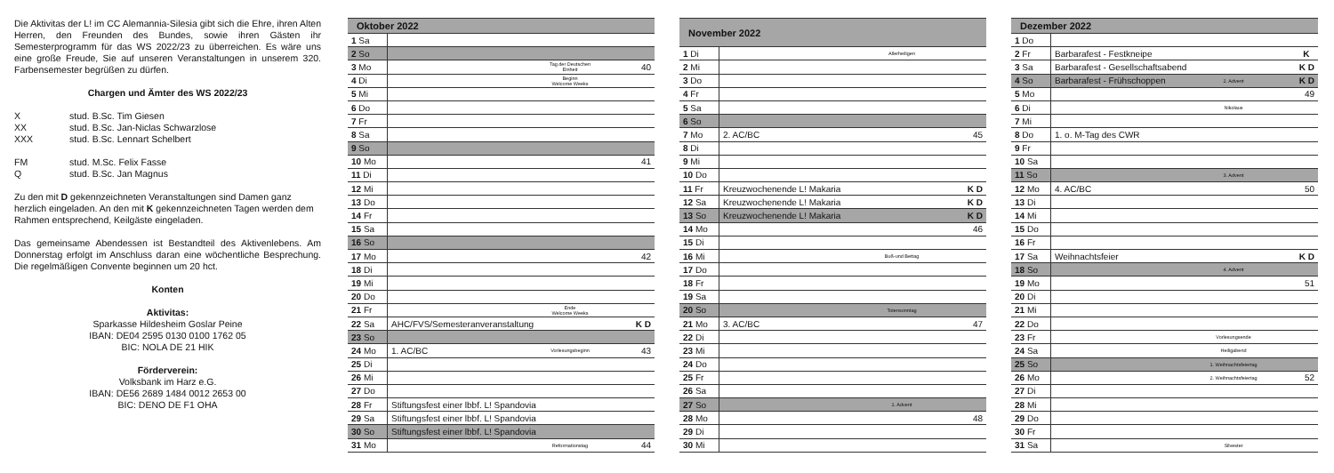Die Aktivitas der L! im CC Alemannia-Silesia gibt sich die Ehre, ihren Alten Herren, den Freunden des Bundes, sowie ihren Gästen ihr Semesterprogramm für das WS 2022/23 zu überreichen. Es wäre uns eine große Freude, Sie auf unseren Veranstaltungen in unserem 320. Farbensemester begrüßen zu dürfen.
Chargen und Ämter des WS 2022/23
| X | stud. B.Sc. Tim Giesen |
| XX | stud. B.Sc. Jan-Niclas Schwarzlose |
| XXX | stud. B.Sc. Lennart Schelbert |
| FM | stud. M.Sc. Felix Fasse |
| Q | stud. B.Sc. Jan Magnus |
Zu den mit D gekennzeichneten Veranstaltungen sind Damen ganz herzlich eingeladen. An den mit K gekennzeichneten Tagen werden dem Rahmen entsprechend, Keilgäste eingeladen.
Das gemeinsame Abendessen ist Bestandteil des Aktivenlebens. Am Donnerstag erfolgt im Anschluss daran eine wöchentliche Besprechung. Die regelmäßigen Convente beginnen um 20 hct.
Konten
Aktivitas:
Sparkasse Hildesheim Goslar Peine
IBAN: DE04 2595 0130 0100 1762 05
BIC: NOLA DE 21 HIK
Förderverein:
Volksbank im Harz e.G.
IBAN: DE56 2689 1484 0012 2653 00
BIC: DENO DE F1 OHA
| Oktober 2022 | | | |
| --- | --- | --- | --- |
| 1 Sa | | | |
| 2 So | | | |
| 3 Mo | | Tag der Deutschen Einheit | 40 |
| 4 Di | | Beginn Welcome Weeks | |
| 5 Mi | | | |
| 6 Do | | | |
| 7 Fr | | | |
| 8 Sa | | | |
| 9 So | | | |
| 10 Mo | | | 41 |
| 11 Di | | | |
| 12 Mi | | | |
| 13 Do | | | |
| 14 Fr | | | |
| 15 Sa | | | |
| 16 So | | | |
| 17 Mo | | | 42 |
| 18 Di | | | |
| 19 Mi | | | |
| 20 Do | | | |
| 21 Fr | | Ende Welcome Weeks | |
| 22 Sa | AHC/FVS/Semesteranveranstaltung | | K D |
| 23 So | | | |
| 24 Mo | 1. AC/BC | Vorlesungsbeginn | 43 |
| 25 Di | | | |
| 26 Mi | | | |
| 27 Do | | | |
| 28 Fr | Stiftungsfest einer lbbf. L! Spandovia | | |
| 29 Sa | Stiftungsfest einer lbbf. L! Spandovia | | |
| 30 So | Stiftungsfest einer lbbf. L! Spandovia | | |
| 31 Mo | | Reformationstag | 44 |
| November 2022 | | | |
| --- | --- | --- | --- |
| 1 Di | | Allerheiligen | |
| 2 Mi | | | |
| 3 Do | | | |
| 4 Fr | | | |
| 5 Sa | | | |
| 6 So | | | |
| 7 Mo | 2. AC/BC | | 45 |
| 8 Di | | | |
| 9 Mi | | | |
| 10 Do | | | |
| 11 Fr | Kreuzwochenende L! Makaria | | K D |
| 12 Sa | Kreuzwochenende L! Makaria | | K D |
| 13 So | Kreuzwochenende L! Makaria | | K D |
| 14 Mo | | | 46 |
| 15 Di | | | |
| 16 Mi | | Buß-und Bettag | |
| 17 Do | | | |
| 18 Fr | | | |
| 19 Sa | | | |
| 20 So | | Totensonntag | |
| 21 Mo | 3. AC/BC | | 47 |
| 22 Di | | | |
| 23 Mi | | | |
| 24 Do | | | |
| 25 Fr | | | |
| 26 Sa | | | |
| 27 So | | 1. Advent | |
| 28 Mo | | | 48 |
| 29 Di | | | |
| 30 Mi | | | |
| Dezember 2022 | | | |
| --- | --- | --- | --- |
| 1 Do | | | |
| 2 Fr | Barbarafest - Festkneipe | | K |
| 3 Sa | Barbarafest - Gesellschaftsabend | | K D |
| 4 So | Barbarafest - Frühschoppen | 2. Advent | K D |
| 5 Mo | | | 49 |
| 6 Di | | Nikolaus | |
| 7 Mi | | | |
| 8 Do | 1. o. M-Tag des CWR | | |
| 9 Fr | | | |
| 10 Sa | | | |
| 11 So | | 3. Advent | |
| 12 Mo | 4. AC/BC | | 50 |
| 13 Di | | | |
| 14 Mi | | | |
| 15 Do | | | |
| 16 Fr | | | |
| 17 Sa | Weihnachtsfeier | | K D |
| 18 So | | 4. Advent | |
| 19 Mo | | | 51 |
| 20 Di | | | |
| 21 Mi | | | |
| 22 Do | | | |
| 23 Fr | | Vorlesungsende | |
| 24 Sa | | Heiligabend | |
| 25 So | | 1. Weihnachtsfeiertag | |
| 26 Mo | | 2. Weihnachtsfeiertag | 52 |
| 27 Di | | | |
| 28 Mi | | | |
| 29 Do | | | |
| 30 Fr | | | |
| 31 Sa | | Silvester | |